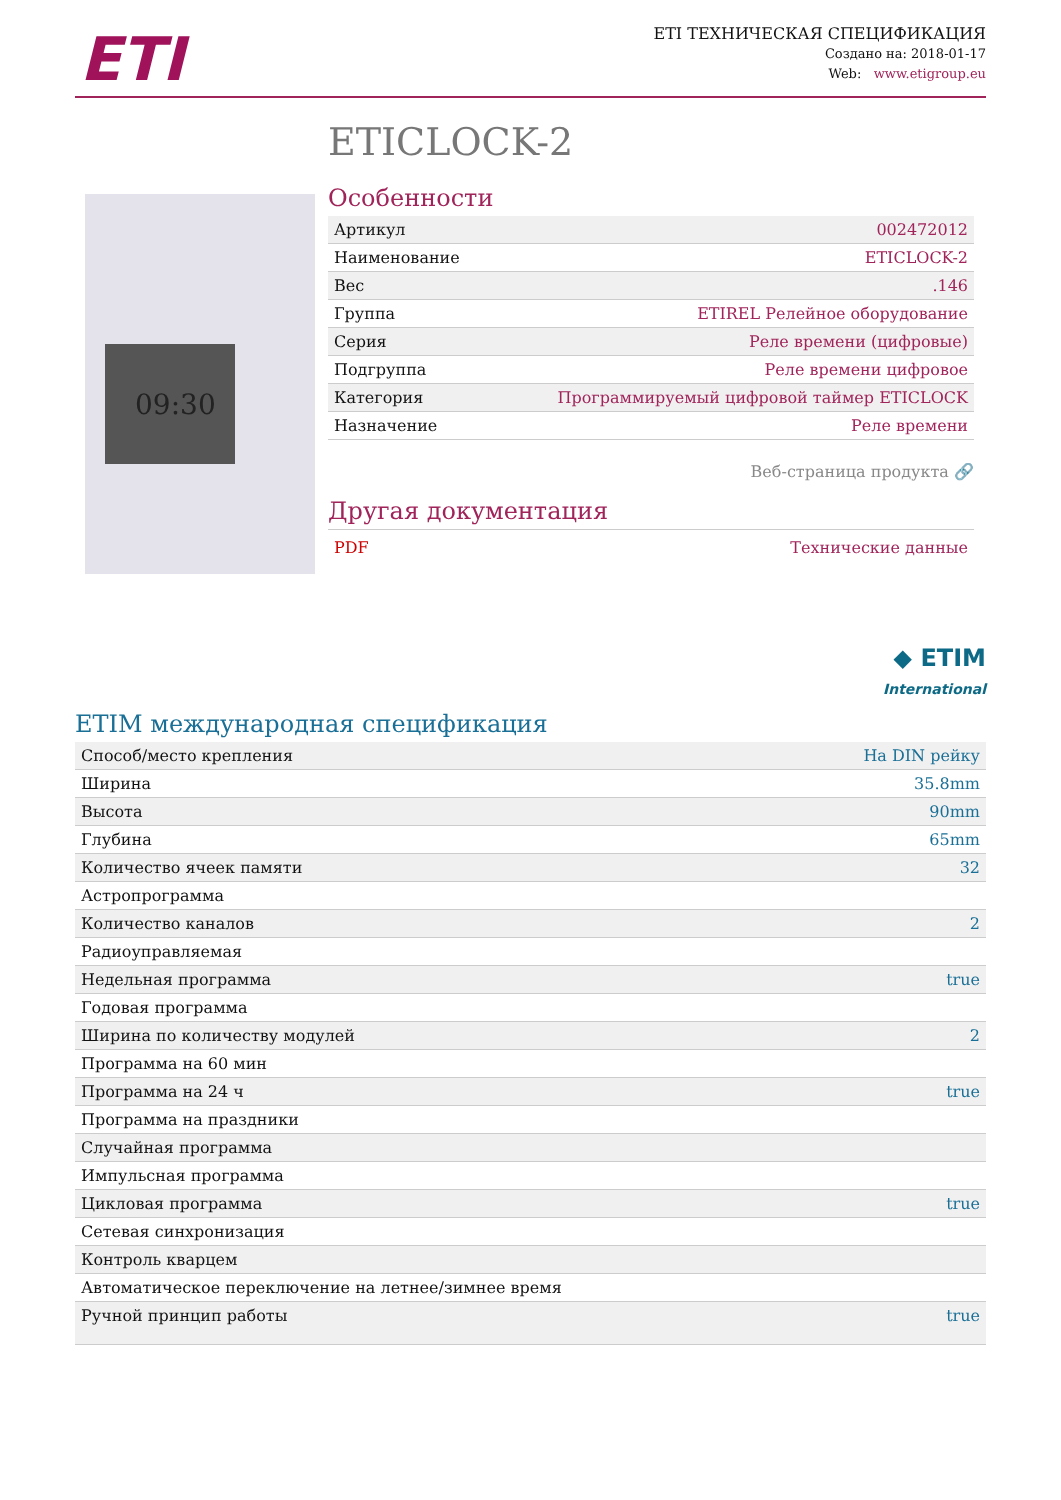ETI
ETI ТЕХНИЧЕСКАЯ СПЕЦИФИКАЦИЯ
Создано на: 2018-01-17
Web: www.etigroup.eu
ETICLOCK-2
09:30
Особенности
| Артикул | 002472012 |
| Наименование | ETICLOCK-2 |
| Вес | .146 |
| Группа | ETIREL Релейное оборудование |
| Серия | Реле времени (цифровые) |
| Подгруппа | Реле времени цифровое |
| Категория | Программируемый цифровой таймер ETICLOCK |
| Назначение | Реле времени |
Веб-страница продукта 🔗
Другая документация
PDF Технические данные
◆ ETIM
International
ETIM международная спецификация
| Способ/место крепления | На DIN рейку |
| Ширина | 35.8mm |
| Высота | 90mm |
| Глубина | 65mm |
| Количество ячеек памяти | 32 |
| Астропрограмма | |
| Количество каналов | 2 |
| Радиоуправляемая | |
| Недельная программа | true |
| Годовая программа | |
| Ширина по количеству модулей | 2 |
| Программа на 60 мин | |
| Программа на 24 ч | true |
| Программа на праздники | |
| Случайная программа | |
| Импульсная программа | |
| Цикловая программа | true |
| Сетевая синхронизация | |
| Контроль кварцем | |
| Автоматическое переключение на летнее/зимнее время | |
| Ручной принцип работы | true |